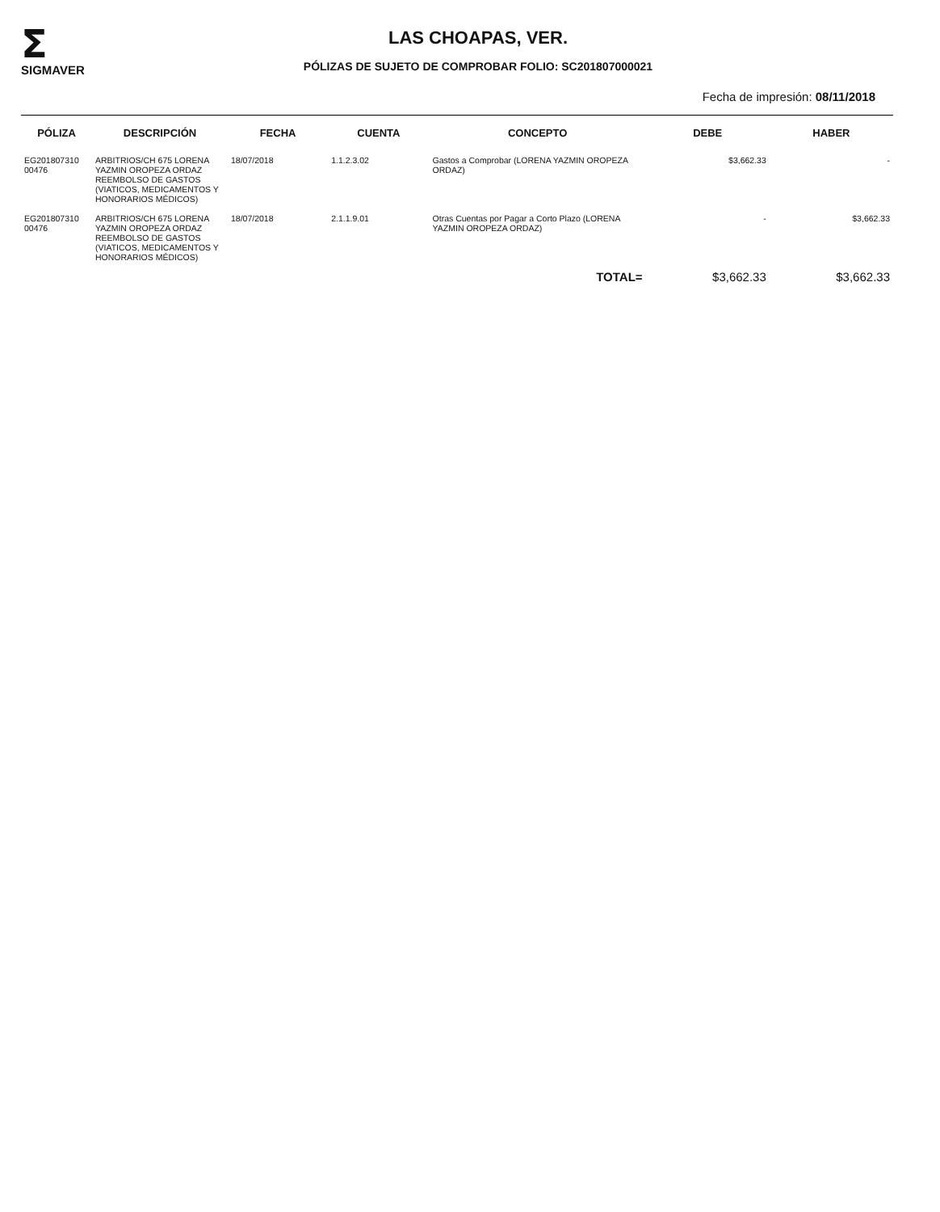Σ
SIGMAVER
LAS CHOAPAS, VER.
PÓLIZAS DE SUJETO DE COMPROBAR FOLIO: SC201807000021
Fecha de impresión: 08/11/2018
| PÓLIZA | DESCRIPCIÓN | FECHA | CUENTA | CONCEPTO | DEBE | HABER |
| --- | --- | --- | --- | --- | --- | --- |
| EG201807310 00476 | ARBITRIOS/CH 675 LORENA YAZMIN OROPEZA ORDAZ REEMBOLSO DE GASTOS (VIATICOS, MEDICAMENTOS Y HONORARIOS MÉDICOS) | 18/07/2018 | 1.1.2.3.02 | Gastos a Comprobar (LORENA YAZMIN OROPEZA ORDAZ) | $3,662.33 | - |
| EG201807310 00476 | ARBITRIOS/CH 675 LORENA YAZMIN OROPEZA ORDAZ REEMBOLSO DE GASTOS (VIATICOS, MEDICAMENTOS Y HONORARIOS MÉDICOS) | 18/07/2018 | 2.1.1.9.01 | Otras Cuentas por Pagar a Corto Plazo (LORENA YAZMIN OROPEZA ORDAZ) | - | $3,662.33 |
| TOTAL= | | | | | $3,662.33 | $3,662.33 |